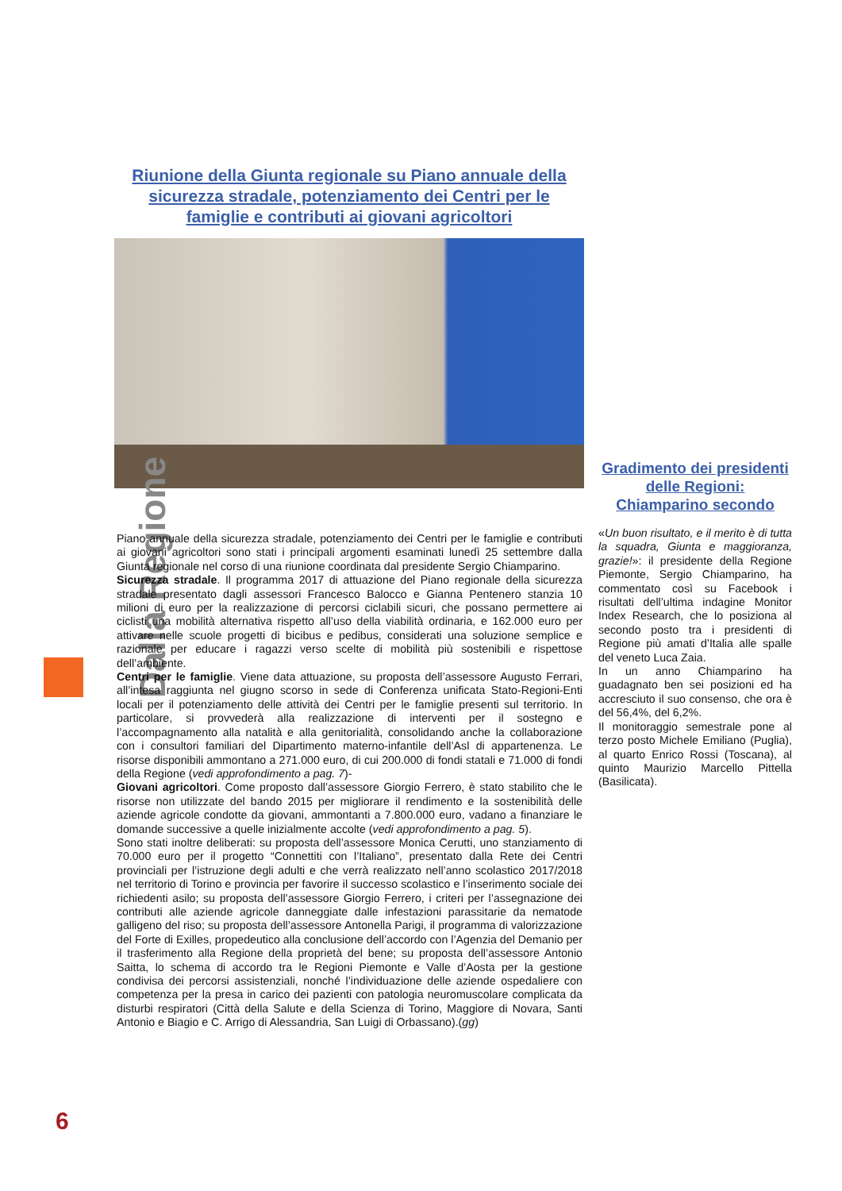Riunione della Giunta regionale su Piano annuale della sicurezza stradale, potenziamento dei Centri per le famiglie e contributi ai giovani agricoltori
Dalla Regione
Piano annuale della sicurezza stradale, potenziamento dei Centri per le famiglie e contributi ai giovani agricoltori sono stati i principali argomenti esaminati lunedì 25 settembre dalla Giunta regionale nel corso di una riunione coordinata dal presidente Sergio Chiamparino.
Sicurezza stradale. Il programma 2017 di attuazione del Piano regionale della sicurezza stradale presentato dagli assessori Francesco Balocco e Gianna Pentenero stanzia 10 milioni di euro per la realizzazione di percorsi ciclabili sicuri, che possano permettere ai ciclisti una mobilità alternativa rispetto all’uso della viabilità ordinaria, e 162.000 euro per attivare nelle scuole progetti di bicibus e pedibus, considerati una soluzione semplice e razionale per educare i ragazzi verso scelte di mobilità più sostenibili e rispettose dell’ambiente.
Centri per le famiglie. Viene data attuazione, su proposta dell’assessore Augusto Ferrari, all’intesa raggiunta nel giugno scorso in sede di Conferenza unificata Stato-Regioni-Enti locali per il potenziamento delle attività dei Centri per le famiglie presenti sul territorio. In particolare, si provvederà alla realizzazione di interventi per il sostegno e l’accompagnamento alla natalità e alla genitorialità, consolidando anche la collaborazione con i consultori familiari del Dipartimento materno-infantile dell’Asl di appartenenza. Le risorse disponibili ammontano a 271.000 euro, di cui 200.000 di fondi statali e 71.000 di fondi della Regione (vedi approfondimento a pag. 7)-
Giovani agricoltori. Come proposto dall’assessore Giorgio Ferrero, è stato stabilito che le risorse non utilizzate del bando 2015 per migliorare il rendimento e la sostenibilità delle aziende agricole condotte da giovani, ammontanti a 7.800.000 euro, vadano a finanziare le domande successive a quelle inizialmente accolte (vedi approfondimento a pag. 5).
Sono stati inoltre deliberati: su proposta dell’assessore Monica Cerutti, uno stanziamento di 70.000 euro per il progetto “Connettiti con l’Italiano”, presentato dalla Rete dei Centri provinciali per l’istruzione degli adulti e che verrà realizzato nell’anno scolastico 2017/2018 nel territorio di Torino e provincia per favorire il successo scolastico e l’inserimento sociale dei richiedenti asilo; su proposta dell’assessore Giorgio Ferrero, i criteri per l’assegnazione dei contributi alle aziende agricole danneggiate dalle infestazioni parassitarie da nematode galligeno del riso; su proposta dell’assessore Antonella Parigi, il programma di valorizzazione del Forte di Exilles, propedeutico alla conclusione dell’accordo con l’Agenzia del Demanio per il trasferimento alla Regione della proprietà del bene; su proposta dell’assessore Antonio Saitta, lo schema di accordo tra le Regioni Piemonte e Valle d’Aosta per la gestione condivisa dei percorsi assistenziali, nonché l’individuazione delle aziende ospedaliere con competenza per la presa in carico dei pazienti con patologia neuromuscolare complicata da disturbi respiratori (Città della Salute e della Scienza di Torino, Maggiore di Novara, Santi Antonio e Biagio e C. Arrigo di Alessandria, San Luigi di Orbassano).(gg)
Gradimento dei presidenti delle Regioni: Chiamparino secondo
«Un buon risultato, e il merito è di tutta la squadra, Giunta e maggioranza, grazie!»: il presidente della Regione Piemonte, Sergio Chiamparino, ha commentato così su Facebook i risultati dell’ultima indagine Monitor Index Research, che lo posiziona al secondo posto tra i presidenti di Regione più amati d’Italia alle spalle del veneto Luca Zaia.
In un anno Chiamparino ha guadagnato ben sei posizioni ed ha accresciuto il suo consenso, che ora è del 56,4%, del 6,2%.
Il monitoraggio semestrale pone al terzo posto Michele Emiliano (Puglia), al quarto Enrico Rossi (Toscana), al quinto Maurizio Marcello Pittella (Basilicata).
6